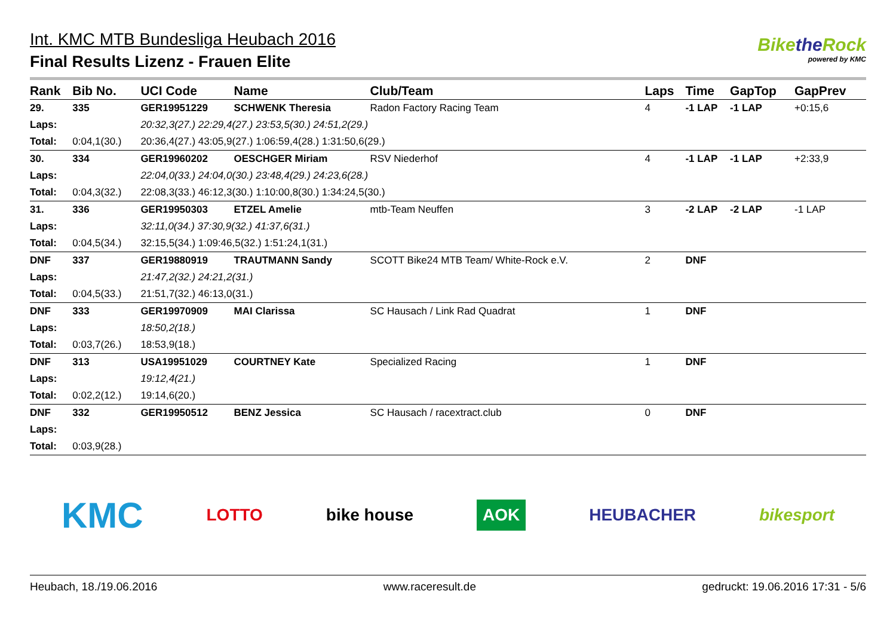Int. KMC MTB Bundesliga Heubach 2016
Final Results Lizenz - Frauen Elite
Bikethe Rock
powered by KMC
| Rank | Bib No. | UCI Code | Name | | Club/Team | Laps | Time | GapTop | GapPrev |
| --- | --- | --- | --- | --- | --- | --- | --- | --- | --- |
| 29. | 335 | GER19951229 | SCHWENK Theresia | | Radon Factory Racing Team | 4 | -1 LAP | -1 LAP | +0:15,6 |
| Laps: | | 20:32,3(27.) 22:29,4(27.) 23:53,5(30.) 24:51,2(29.) | | | | | | | |
| Total: | 0:04,1(30.) | 20:36,4(27.) 43:05,9(27.) 1:06:59,4(28.) 1:31:50,6(29.) | | | | | | | |
| 30. | 334 | GER19960202 | OESCHGER Miriam | | RSV Niederhof | 4 | -1 LAP | -1 LAP | +2:33,9 |
| Laps: | | 22:04,0(33.) 24:04,0(30.) 23:48,4(29.) 24:23,6(28.) | | | | | | | |
| Total: | 0:04,3(32.) | 22:08,3(33.) 46:12,3(30.) 1:10:00,8(30.) 1:34:24,5(30.) | | | | | | | |
| 31. | 336 | GER19950303 | ETZEL Amelie | | mtb-Team Neuffen | 3 | -2 LAP | -2 LAP | -1 LAP |
| Laps: | | 32:11,0(34.) 37:30,9(32.) 41:37,6(31.) | | | | | | | |
| Total: | 0:04,5(34.) | 32:15,5(34.) 1:09:46,5(32.) 1:51:24,1(31.) | | | | | | | |
| DNF | 337 | GER19880919 | TRAUTMANN Sandy | | SCOTT Bike24 MTB Team/ White-Rock e.V. | 2 | DNF | | |
| Laps: | | 21:47,2(32.) 24:21,2(31.) | | | | | | | |
| Total: | 0:04,5(33.) | 21:51,7(32.) 46:13,0(31.) | | | | | | | |
| DNF | 333 | GER19970909 | MAI Clarissa | | SC Hausach / Link Rad Quadrat | 1 | DNF | | |
| Laps: | | 18:50,2(18.) | | | | | | | |
| Total: | 0:03,7(26.) | 18:53,9(18.) | | | | | | | |
| DNF | 313 | USA19951029 | COURTNEY Kate | | Specialized Racing | 1 | DNF | | |
| Laps: | | 19:12,4(21.) | | | | | | | |
| Total: | 0:02,2(12.) | 19:14,6(20.) | | | | | | | |
| DNF | 332 | GER19950512 | BENZ Jessica | | SC Hausach / racextract.club | 0 | DNF | | |
| Laps: | | | | | | | | | |
| Total: | 0:03,9(28.) | | | | | | | | |
KMC LOTTO bike house AOK HEUBACHER bikesport
Heubach, 18./19.06.2016 www.raceresult.de gedruckt: 19.06.2016 17:31 - 5/6